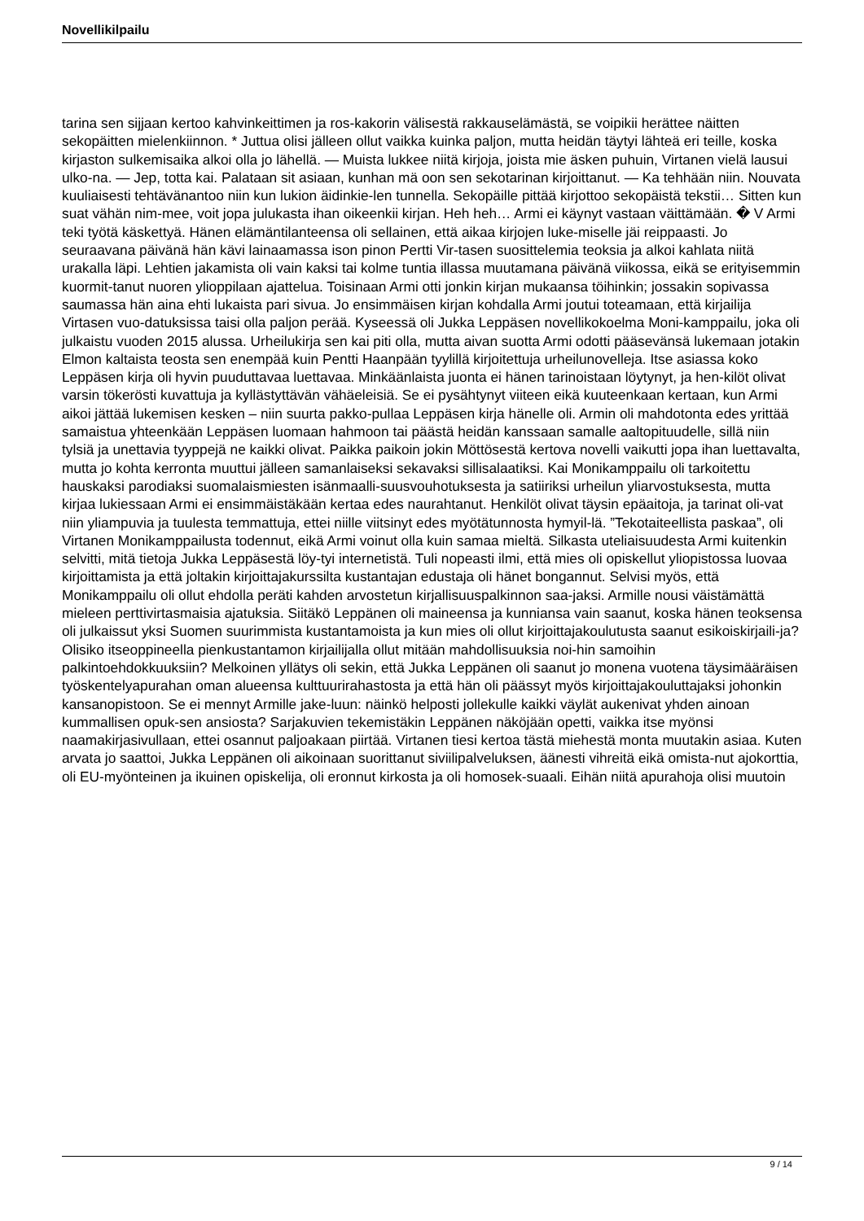Novellikilpailu
tarina sen sijjaan kertoo kahvinkeittimen ja ros-kakorin välisestä rakkauselämästä, se voipikii herättee näitten sekopäitten mielenkiinnon. * Juttua olisi jälleen ollut vaikka kuinka paljon, mutta heidän täytyi lähteä eri teille, koska kirjaston sulkemisaika alkoi olla jo lähellä. — Muista lukkee niitä kirjoja, joista mie äsken puhuin, Virtanen vielä lausui ulko-na. — Jep, totta kai. Palataan sit asiaan, kunhan mä oon sen sekotarinan kirjoittanut. — Ka tehhään niin. Nouvata kuuliaisesti tehtävänantoo niin kun lukion äidinkie-len tunnella. Sekopäille pittää kirjottoo sekopäistä tekstii… Sitten kun suat vähän nim-mee, voit jopa julukasta ihan oikeenkii kirjan. Heh heh… Armi ei käynyt vastaan väittämään. � V Armi teki työtä käskettyä. Hänen elämäntilanteensa oli sellainen, että aikaa kirjojen luke-miselle jäi reippaasti. Jo seuraavana päivänä hän kävi lainaamassa ison pinon Pertti Vir-tasen suosittelemia teoksia ja alkoi kahlata niitä urakalla läpi. Lehtien jakamista oli vain kaksi tai kolme tuntia illassa muutamana päivänä viikossa, eikä se erityisemmin kuormit-tanut nuoren ylioppilaan ajattelua. Toisinaan Armi otti jonkin kirjan mukaansa töihinkin; jossakin sopivassa saumassa hän aina ehti lukaista pari sivua. Jo ensimmäisen kirjan kohdalla Armi joutui toteamaan, että kirjailija Virtasen vuo-datuksissa taisi olla paljon perää. Kyseessä oli Jukka Leppäsen novellikokoelma Moni-kamppailu, joka oli julkaistu vuoden 2015 alussa. Urheilukirja sen kai piti olla, mutta aivan suotta Armi odotti pääsevänsä lukemaan jotakin Elmon kaltaista teosta sen enempää kuin Pentti Haanpään tyylillä kirjoitettuja urheilunovelleja. Itse asiassa koko Leppäsen kirja oli hyvin puuduttavaa luettavaa. Minkäänlaista juonta ei hänen tarinoistaan löytynyt, ja hen-kilöt olivat varsin tökerösti kuvattuja ja kyllästyttävän vähäeleisiä. Se ei pysähtynyt viiteen eikä kuuteenkaan kertaan, kun Armi aikoi jättää lukemisen kesken – niin suurta pakko-pullaa Leppäsen kirja hänelle oli. Armin oli mahdotonta edes yrittää samaistua yhteenkään Leppäsen luomaan hahmoon tai päästä heidän kanssaan samalle aaltopituudelle, sillä niin tylsiä ja unettavia tyyppejä ne kaikki olivat. Paikka paikoin jokin Möttösestä kertova novelli vaikutti jopa ihan luettavalta, mutta jo kohta kerronta muuttui jälleen samanlaiseksi sekavaksi sillisalaatiksi. Kai Monikamppailu oli tarkoitettu hauskaksi parodiaksi suomalaismiesten isänmaalli-suusvouhotuksesta ja satiiriksi urheilun yliarvostuksesta, mutta kirjaa lukiessaan Armi ei ensimmäistäkään kertaa edes naurahtanut. Henkilöt olivat täysin epäaitoja, ja tarinat oli-vat niin yliampuvia ja tuulesta temmattuja, ettei niille viitsinyt edes myötätunnosta hymyil-lä. ”Tekotaiteellista paskaa”, oli Virtanen Monikamppailusta todennut, eikä Armi voinut olla kuin samaa mieltä. Silkasta uteliaisuudesta Armi kuitenkin selvitti, mitä tietoja Jukka Leppäsestä löy-tyi internetistä. Tuli nopeasti ilmi, että mies oli opiskellut yliopistossa luovaa kirjoittamista ja että joltakin kirjoittajakurssilta kustantajan edustaja oli hänet bongannut. Selvisi myös, että Monikamppailu oli ollut ehdolla peräti kahden arvostetun kirjallisuuspalkinnon saa-jaksi. Armille nousi väistämättä mieleen perttivirtasmaisia ajatuksia. Siitäkö Leppänen oli maineensa ja kunniansa vain saanut, koska hänen teoksensa oli julkaissut yksi Suomen suurimmista kustantamoista ja kun mies oli ollut kirjoittajakoulutusta saanut esikoiskirjaili-ja? Olisiko itseoppineella pienkustantamon kirjailijalla ollut mitään mahdollisuuksia noi-hin samoihin palkintoehdokkuuksiin? Melkoinen yllätys oli sekin, että Jukka Leppänen oli saanut jo monena vuotena täysimääräisen työskentelyapurahan oman alueensa kulttuurirahastosta ja että hän oli päässyt myös kirjoittajakouluttajaksi johonkin kansanopistoon. Se ei mennyt Armille jake-luun: näinkö helposti jollekulle kaikki väylät aukenivat yhden ainoan kummallisen opuk-sen ansiosta? Sarjakuvien tekemistäkin Leppänen näköjään opetti, vaikka itse myönsi naamakirjasivullaan, ettei osannut paljoakaan piirtää. Virtanen tiesi kertoa tästä miehestä monta muutakin asiaa. Kuten arvata jo saattoi, Jukka Leppänen oli aikoinaan suorittanut siviilipalveluksen, äänesti vihreitä eikä omista-nut ajokorttia, oli EU-myönteinen ja ikuinen opiskelija, oli eronnut kirkosta ja oli homosek-suaali. Eihän niitä apurahoja olisi muutoin
9 / 14